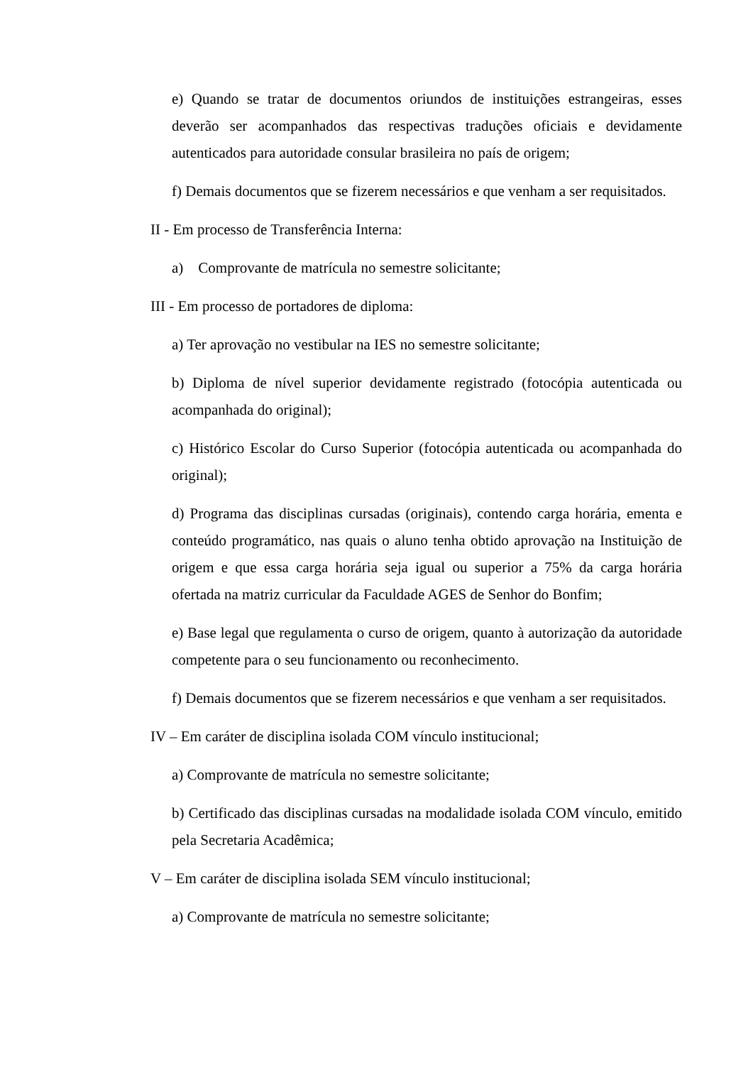e) Quando se tratar de documentos oriundos de instituições estrangeiras, esses deverão ser acompanhados das respectivas traduções oficiais e devidamente autenticados para autoridade consular brasileira no país de origem;
f) Demais documentos que se fizerem necessários e que venham a ser requisitados.
II - Em processo de Transferência Interna:
a) Comprovante de matrícula no semestre solicitante;
III - Em processo de portadores de diploma:
a) Ter aprovação no vestibular na IES no semestre solicitante;
b) Diploma de nível superior devidamente registrado (fotocópia autenticada ou acompanhada do original);
c) Histórico Escolar do Curso Superior (fotocópia autenticada ou acompanhada do original);
d) Programa das disciplinas cursadas (originais), contendo carga horária, ementa e conteúdo programático, nas quais o aluno tenha obtido aprovação na Instituição de origem e que essa carga horária seja igual ou superior a 75% da carga horária ofertada na matriz curricular da Faculdade AGES de Senhor do Bonfim;
e) Base legal que regulamenta o curso de origem, quanto à autorização da autoridade competente para o seu funcionamento ou reconhecimento.
f) Demais documentos que se fizerem necessários e que venham a ser requisitados.
IV – Em caráter de disciplina isolada COM vínculo institucional;
a) Comprovante de matrícula no semestre solicitante;
b) Certificado das disciplinas cursadas na modalidade isolada COM vínculo, emitido pela Secretaria Acadêmica;
V – Em caráter de disciplina isolada SEM vínculo institucional;
a) Comprovante de matrícula no semestre solicitante;